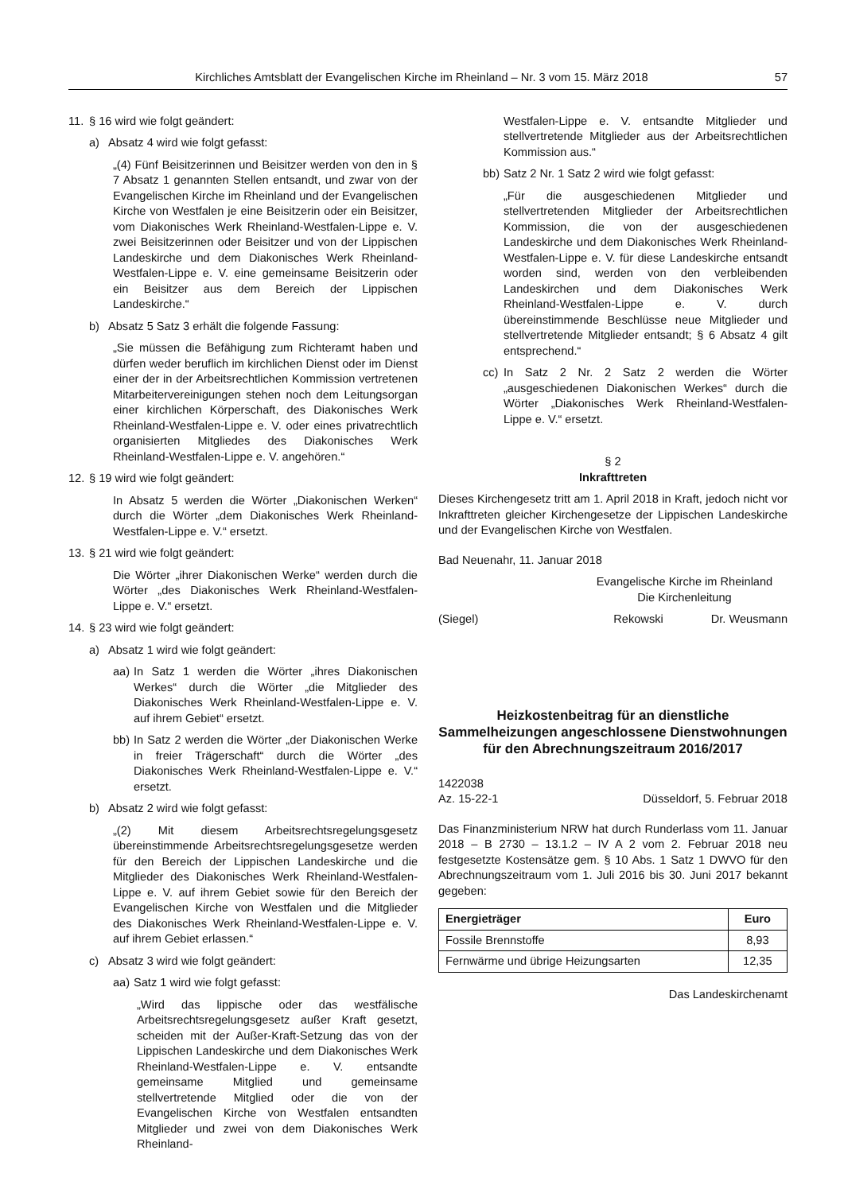Kirchliches Amtsblatt der Evangelischen Kirche im Rheinland – Nr. 3 vom 15. März 2018 57
11. § 16 wird wie folgt geändert:
a) Absatz 4 wird wie folgt gefasst:
„(4) Fünf Beisitzerinnen und Beisitzer werden von den in § 7 Absatz 1 genannten Stellen entsandt, und zwar von der Evangelischen Kirche im Rheinland und der Evangelischen Kirche von Westfalen je eine Beisitzerin oder ein Beisitzer, vom Diakonisches Werk Rheinland-Westfalen-Lippe e. V. zwei Beisitzerinnen oder Beisitzer und von der Lippischen Landeskirche und dem Diakonisches Werk Rheinland-Westfalen-Lippe e. V. eine gemeinsame Beisitzerin oder ein Beisitzer aus dem Bereich der Lippischen Landeskirche.“
b) Absatz 5 Satz 3 erhält die folgende Fassung:
„Sie müssen die Befähigung zum Richteramt haben und dürfen weder beruflich im kirchlichen Dienst oder im Dienst einer der in der Arbeitsrechtlichen Kommission vertretenen Mitarbeitervereinigungen stehen noch dem Leitungsorgan einer kirchlichen Körperschaft, des Diakonisches Werk Rheinland-Westfalen-Lippe e. V. oder eines privatrechtlich organisierten Mitgliedes des Diakonisches Werk Rheinland-Westfalen-Lippe e. V. angehören.“
12. § 19 wird wie folgt geändert:
In Absatz 5 werden die Wörter „Diakonischen Werken“ durch die Wörter „dem Diakonisches Werk Rheinland-Westfalen-Lippe e. V.“ ersetzt.
13. § 21 wird wie folgt geändert:
Die Wörter „ihrer Diakonischen Werke“ werden durch die Wörter „des Diakonisches Werk Rheinland-Westfalen-Lippe e. V.“ ersetzt.
14. § 23 wird wie folgt geändert:
a) Absatz 1 wird wie folgt geändert:
aa) In Satz 1 werden die Wörter „ihres Diakonischen Werkes“ durch die Wörter „die Mitglieder des Diakonisches Werk Rheinland-Westfalen-Lippe e. V. auf ihrem Gebiet“ ersetzt.
bb) In Satz 2 werden die Wörter „der Diakonischen Werke in freier Trägerschaft“ durch die Wörter „des Diakonisches Werk Rheinland-Westfalen-Lippe e. V.“ ersetzt.
b) Absatz 2 wird wie folgt gefasst:
„(2) Mit diesem Arbeitsrechtsregelungsgesetz übereinstimmende Arbeitsrechtsregelungsgesetze werden für den Bereich der Lippischen Landeskirche und die Mitglieder des Diakonisches Werk Rheinland-Westfalen-Lippe e. V. auf ihrem Gebiet sowie für den Bereich der Evangelischen Kirche von Westfalen und die Mitglieder des Diakonisches Werk Rheinland-Westfalen-Lippe e. V. auf ihrem Gebiet erlassen.“
c) Absatz 3 wird wie folgt geändert:
aa) Satz 1 wird wie folgt gefasst:
„Wird das lippische oder das westfälische Arbeitsrechtsregelungsgesetz außer Kraft gesetzt, scheiden mit der Außer-Kraft-Setzung das von der Lippischen Landeskirche und dem Diakonisches Werk Rheinland-Westfalen-Lippe e. V. entsandte gemeinsame Mitglied und gemeinsame stellvertretende Mitglied oder die von der Evangelischen Kirche von Westfalen entsandten Mitglieder und zwei von dem Diakonisches Werk Rheinland-
Westfalen-Lippe e. V. entsandte Mitglieder und stellvertretende Mitglieder aus der Arbeitsrechtlichen Kommission aus.“
bb) Satz 2 Nr. 1 Satz 2 wird wie folgt gefasst:
„Für die ausgeschiedenen Mitglieder und stellvertretenden Mitglieder der Arbeitsrechtlichen Kommission, die von der ausgeschiedenen Landeskirche und dem Diakonisches Werk Rheinland-Westfalen-Lippe e. V. für diese Landeskirche entsandt worden sind, werden von den verbleibenden Landeskirchen und dem Diakonisches Werk Rheinland-Westfalen-Lippe e. V. durch übereinstimmende Beschlüsse neue Mitglieder und stellvertretende Mitglieder entsandt; § 6 Absatz 4 gilt entsprechend.“
cc) In Satz 2 Nr. 2 Satz 2 werden die Wörter „ausgeschiedenen Diakonischen Werkes“ durch die Wörter „Diakonisches Werk Rheinland-Westfalen-Lippe e. V.“ ersetzt.
§ 2
Inkrafttreten
Dieses Kirchengesetz tritt am 1. April 2018 in Kraft, jedoch nicht vor Inkrafttreten gleicher Kirchengesetze der Lippischen Landeskirche und der Evangelischen Kirche von Westfalen.
Bad Neuenahr, 11. Januar 2018
Evangelische Kirche im Rheinland
Die Kirchenleitung
(Siegel) Rekowski Dr. Weusmann
Heizkostenbeitrag für an dienstliche Sammelheizungen angeschlossene Dienstwohnungen für den Abrechnungszeitraum 2016/2017
1422038
Az. 15-22-1 Düsseldorf, 5. Februar 2018
Das Finanzministerium NRW hat durch Runderlass vom 11. Januar 2018 – B 2730 – 13.1.2 – IV A 2 vom 2. Februar 2018 neu festgesetzte Kostensätze gem. § 10 Abs. 1 Satz 1 DWVO für den Abrechnungszeitraum vom 1. Juli 2016 bis 30. Juni 2017 bekannt gegeben:
| Energieträger | Euro |
| --- | --- |
| Fossile Brennstoffe | 8,93 |
| Fernwärme und übrige Heizungsarten | 12,35 |
Das Landeskirchenamt